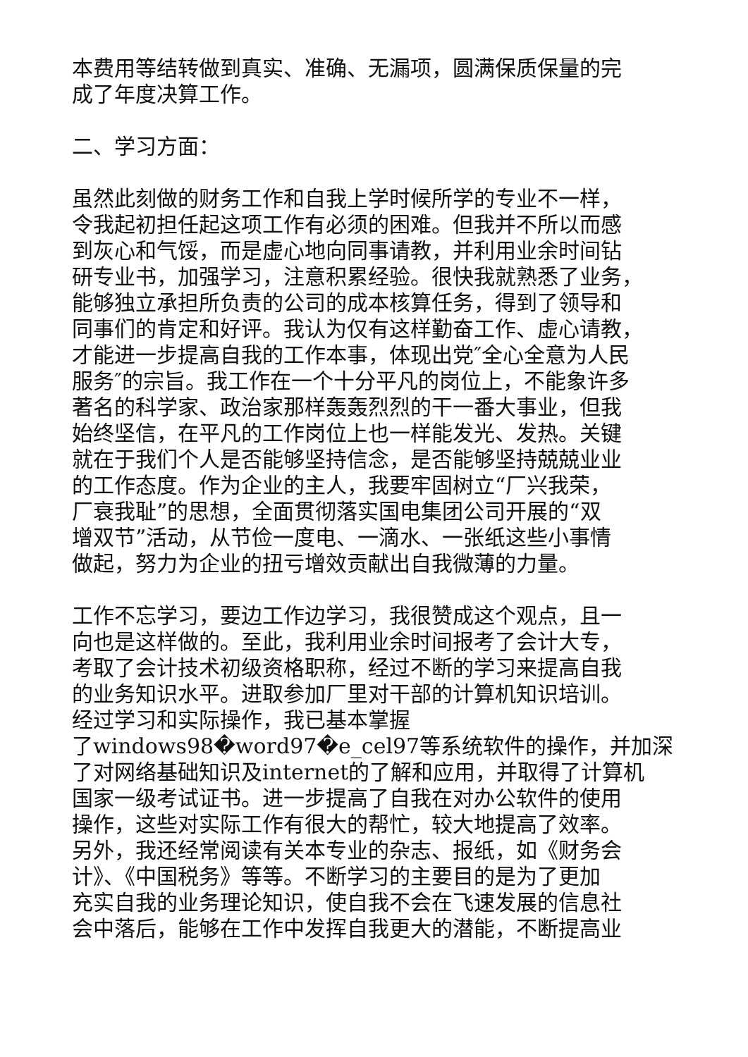本费用等结转做到真实、准确、无漏项，圆满保质保量的完
成了年度决算工作。
二、学习方面：
虽然此刻做的财务工作和自我上学时候所学的专业不一样，
令我起初担任起这项工作有必须的困难。但我并不所以而感
到灰心和气馁，而是虚心地向同事请教，并利用业余时间钻
研专业书，加强学习，注意积累经验。很快我就熟悉了业务，
能够独立承担所负责的公司的成本核算任务，得到了领导和
同事们的肯定和好评。我认为仅有这样勤奋工作、虚心请教，
才能进一步提高自我的工作本事，体现出党″全心全意为人民
服务″的宗旨。我工作在一个十分平凡的岗位上，不能象许多
著名的科学家、政治家那样轰轰烈烈的干一番大事业，但我
始终坚信，在平凡的工作岗位上也一样能发光、发热。关键
就在于我们个人是否能够坚持信念，是否能够坚持兢兢业业
的工作态度。作为企业的主人，我要牢固树立“厂兴我荣，
厂衰我耻”的思想，全面贯彻落实国电集团公司开展的“双
增双节”活动，从节俭一度电、一滴水、一张纸这些小事情
做起，努力为企业的扭亏增效贡献出自我微薄的力量。
工作不忘学习，要边工作边学习，我很赞成这个观点，且一
向也是这样做的。至此，我利用业余时间报考了会计大专，
考取了会计技术初级资格职称，经过不断的学习来提高自我
的业务知识水平。进取参加厂里对干部的计算机知识培训。
经过学习和实际操作，我已基本掌握
了windows98�word97�e_cel97等系统软件的操作，并加深
了对网络基础知识及internet的了解和应用，并取得了计算机
国家一级考试证书。进一步提高了自我在对办公软件的使用
操作，这些对实际工作有很大的帮忙，较大地提高了效率。
另外，我还经常阅读有关本专业的杂志、报纸，如《财务会
计》、《中国税务》等等。不断学习的主要目的是为了更加
充实自我的业务理论知识，使自我不会在飞速发展的信息社
会中落后，能够在工作中发挥自我更大的潜能，不断提高业